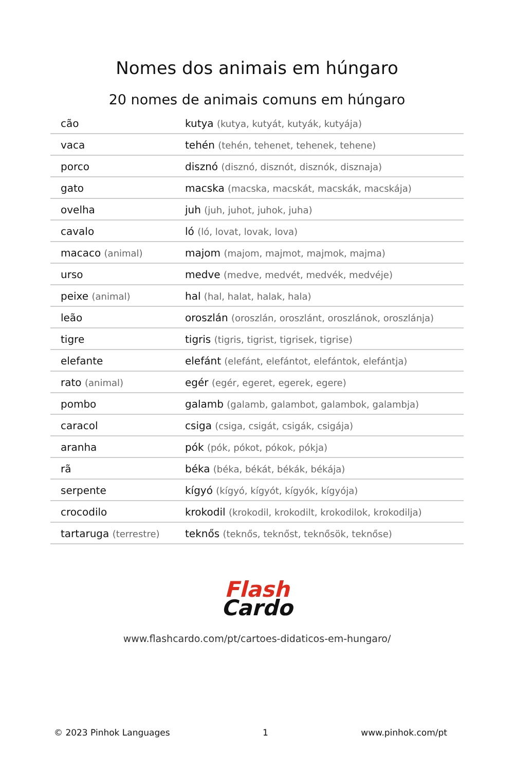Nomes dos animais em húngaro
20 nomes de animais comuns em húngaro
| cão | kutya (kutya, kutyát, kutyák, kutyája) |
| vaca | tehén (tehén, tehenet, tehenek, tehene) |
| porco | disznó (disznó, disznót, disznók, disznaja) |
| gato | macska (macska, macskát, macskák, macskája) |
| ovelha | juh (juh, juhot, juhok, juha) |
| cavalo | ló (ló, lovat, lovak, lova) |
| macaco (animal) | majom (majom, majmot, majmok, majma) |
| urso | medve (medve, medvét, medvék, medvéje) |
| peixe (animal) | hal (hal, halat, halak, hala) |
| leão | oroszlán (oroszlán, oroszlánt, oroszlánok, oroszlánja) |
| tigre | tigris (tigris, tigrist, tigrisek, tigrise) |
| elefante | elefánt (elefánt, elefántot, elefántok, elefántja) |
| rato (animal) | egér (egér, egeret, egerek, egere) |
| pombo | galamb (galamb, galambot, galambok, galambja) |
| caracol | csiga (csiga, csigát, csigák, csigája) |
| aranha | pók (pók, pókot, pókok, pókja) |
| rã | béka (béka, békát, békák, békája) |
| serpente | kígyó (kígyó, kígyót, kígyók, kígyója) |
| crocodilo | krokodil (krokodil, krokodilt, krokodilok, krokodilja) |
| tartaruga (terrestre) | teknős (teknős, teknőst, teknősök, teknőse) |
Flash
Cardo
www.flashcardo.com/pt/cartoes-didaticos-em-hungaro/
© 2023 Pinhok Languages 1 www.pinhok.com/pt